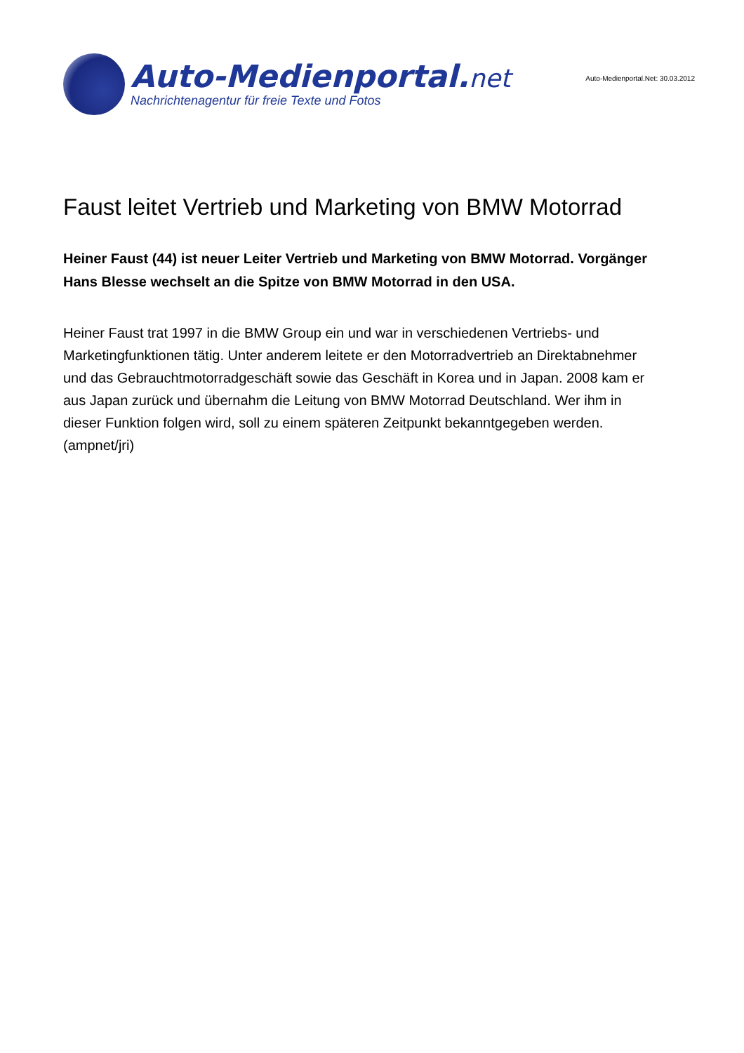Auto-Medienportal.net
Nachrichtenagentur für freie Texte und Fotos
Auto-Medienportal.Net: 30.03.2012
Faust leitet Vertrieb und Marketing von BMW Motorrad
Heiner Faust (44) ist neuer Leiter Vertrieb und Marketing von BMW Motorrad. Vorgänger Hans Blesse wechselt an die Spitze von BMW Motorrad in den USA.
Heiner Faust trat 1997 in die BMW Group ein und war in verschiedenen Vertriebs- und Marketingfunktionen tätig. Unter anderem leitete er den Motorradvertrieb an Direktabnehmer und das Gebrauchtmotorradgeschäft sowie das Geschäft in Korea und in Japan. 2008 kam er aus Japan zurück und übernahm die Leitung von BMW Motorrad Deutschland. Wer ihm in dieser Funktion folgen wird, soll zu einem späteren Zeitpunkt bekanntgegeben werden. (ampnet/jri)